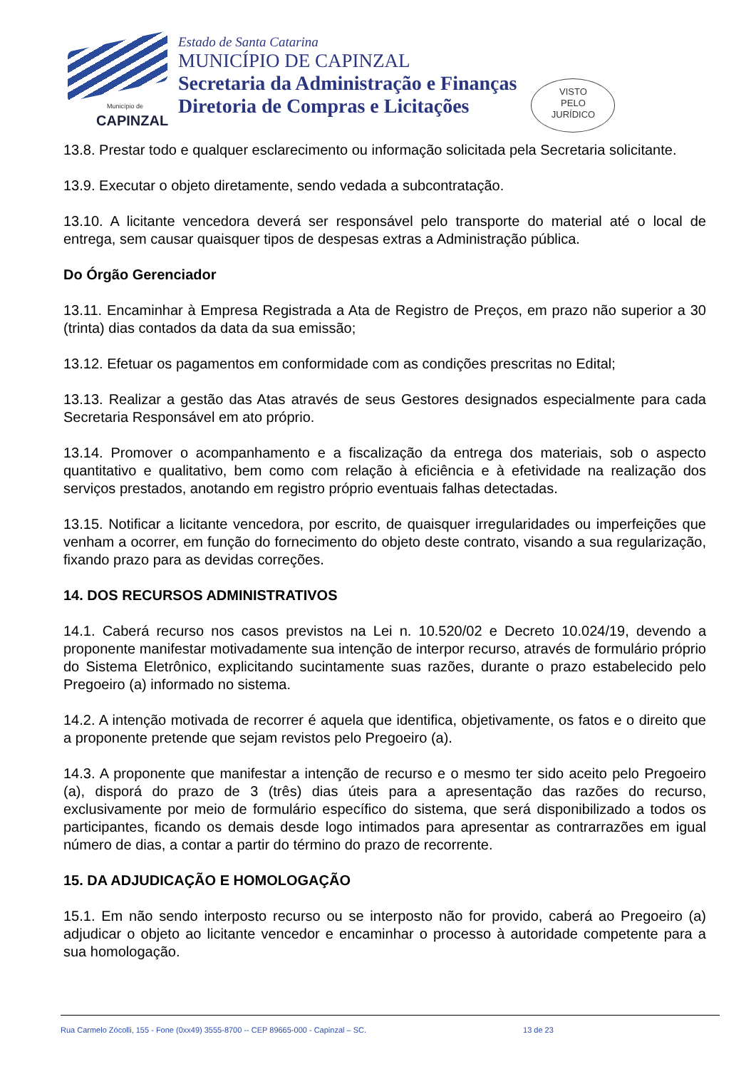Município de
CAPINZAL
Estado de Santa Catarina
MUNICÍPIO DE CAPINZAL
Secretaria da Administração e Finanças
Diretoria de Compras e Licitações
VISTO
PELO
JURÍDICO
13.8. Prestar todo e qualquer esclarecimento ou informação solicitada pela Secretaria solicitante.
13.9. Executar o objeto diretamente, sendo vedada a subcontratação.
13.10. A licitante vencedora deverá ser responsável pelo transporte do material até o local de entrega, sem causar quaisquer tipos de despesas extras a Administração pública.
Do Órgão Gerenciador
13.11. Encaminhar à Empresa Registrada a Ata de Registro de Preços, em prazo não superior a 30 (trinta) dias contados da data da sua emissão;
13.12. Efetuar os pagamentos em conformidade com as condições prescritas no Edital;
13.13. Realizar a gestão das Atas através de seus Gestores designados especialmente para cada Secretaria Responsável em ato próprio.
13.14. Promover o acompanhamento e a fiscalização da entrega dos materiais, sob o aspecto quantitativo e qualitativo, bem como com relação à eficiência e à efetividade na realização dos serviços prestados, anotando em registro próprio eventuais falhas detectadas.
13.15. Notificar a licitante vencedora, por escrito, de quaisquer irregularidades ou imperfeições que venham a ocorrer, em função do fornecimento do objeto deste contrato, visando a sua regularização, fixando prazo para as devidas correções.
14. DOS RECURSOS ADMINISTRATIVOS
14.1. Caberá recurso nos casos previstos na Lei n. 10.520/02 e Decreto 10.024/19, devendo a proponente manifestar motivadamente sua intenção de interpor recurso, através de formulário próprio do Sistema Eletrônico, explicitando sucintamente suas razões, durante o prazo estabelecido pelo Pregoeiro (a) informado no sistema.
14.2. A intenção motivada de recorrer é aquela que identifica, objetivamente, os fatos e o direito que a proponente pretende que sejam revistos pelo Pregoeiro (a).
14.3. A proponente que manifestar a intenção de recurso e o mesmo ter sido aceito pelo Pregoeiro (a), disporá do prazo de 3 (três) dias úteis para a apresentação das razões do recurso, exclusivamente por meio de formulário específico do sistema, que será disponibilizado a todos os participantes, ficando os demais desde logo intimados para apresentar as contrarrazões em igual número de dias, a contar a partir do término do prazo de recorrente.
15. DA ADJUDICAÇÃO E HOMOLOGAÇÃO
15.1. Em não sendo interposto recurso ou se interposto não for provido, caberá ao Pregoeiro (a) adjudicar o objeto ao licitante vencedor e encaminhar o processo à autoridade competente para a sua homologação.
Rua Carmelo Zócolli, 155 - Fone (0xx49) 3555-8700 -- CEP 89665-000 - Capinzal – SC. 13 de 23